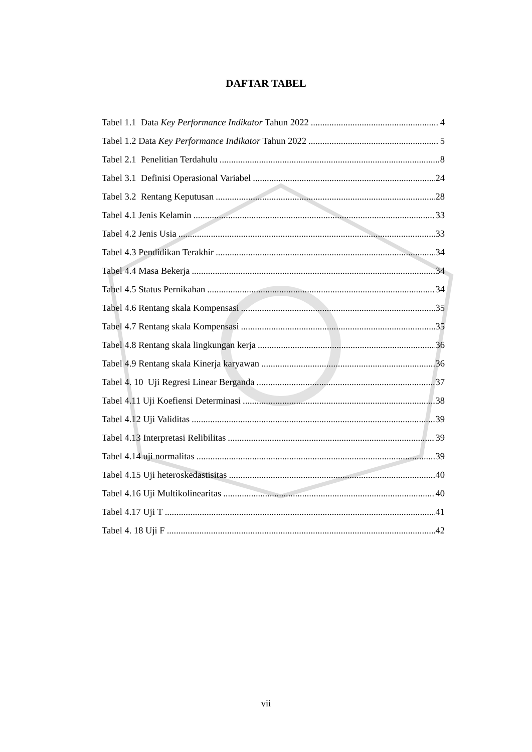DAFTAR TABEL
Tabel 1.1 Data Key Performance Indikator Tahun 2022 4
Tabel 1.2 Data Key Performance Indikator Tahun 2022 5
Tabel 2.1 Penelitian Terdahulu 8
Tabel 3.1 Definisi Operasional Variabel 24
Tabel 3.2 Rentang Keputusan 28
Tabel 4.1 Jenis Kelamin 33
Tabel 4.2 Jenis Usia 33
Tabel 4.3 Pendidikan Terakhir 34
Tabel 4.4 Masa Bekerja 34
Tabel 4.5 Status Pernikahan 34
Tabel 4.6 Rentang skala Kompensasi 35
Tabel 4.7 Rentang skala Kompensasi 35
Tabel 4.8 Rentang skala lingkungan kerja 36
Tabel 4.9 Rentang skala Kinerja karyawan 36
Tabel 4. 10 Uji Regresi Linear Berganda 37
Tabel 4.11 Uji Koefiensi Determinasi 38
Tabel 4.12 Uji Validitas 39
Tabel 4.13 Interpretasi Relibilitas 39
Tabel 4.14 uji normalitas 39
Tabel 4.15 Uji heteroskedastisitas 40
Tabel 4.16 Uji Multikolinearitas 40
Tabel 4.17 Uji T 41
Tabel 4. 18 Uji F 42
vii